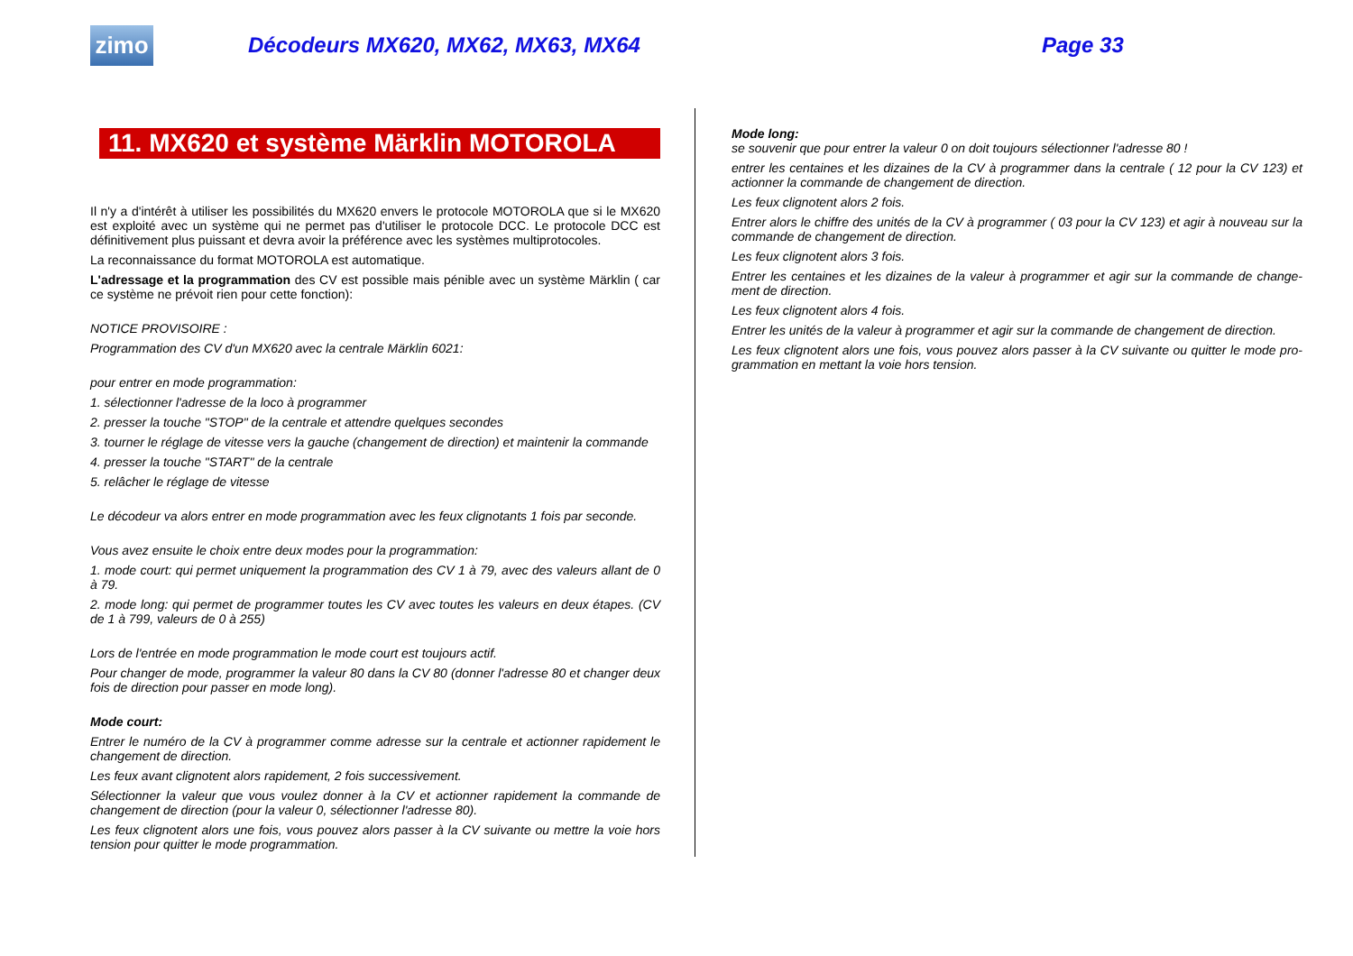zimo
Décodeurs MX620, MX62, MX63, MX64 Page 33
11. MX620 et système Märklin MOTOROLA
Il n'y a d'intérêt à utiliser les possibilités du MX620 envers le protocole MOTOROLA que si le MX620 est exploité avec un système qui ne permet pas d'utiliser le protocole DCC. Le protocole DCC est définitivement plus puissant et devra avoir la préférence avec les systèmes multiprotocoles.
La reconnaissance du format MOTOROLA est automatique.
L'adressage et la programmation des CV est possible mais pénible avec un système Märklin ( car ce système ne prévoit rien pour cette fonction):
NOTICE PROVISOIRE :
Programmation des CV d'un MX620 avec la centrale Märklin 6021:
pour entrer en mode programmation:
1. sélectionner l'adresse de la loco à programmer
2. presser la touche "STOP" de la centrale et attendre quelques secondes
3. tourner le réglage de vitesse vers la gauche (changement de direction) et maintenir la commande
4. presser la touche "START" de la centrale
5. relâcher le réglage de vitesse
Le décodeur va alors entrer en mode programmation avec les feux clignotants 1 fois par seconde.
Vous avez ensuite le choix entre deux modes pour la programmation:
1. mode court: qui permet uniquement la programmation des CV 1 à 79, avec des valeurs allant de 0 à 79.
2. mode long: qui permet de programmer toutes les CV avec toutes les valeurs en deux étapes. (CV de 1 à 799, valeurs de 0 à 255)
Lors de l'entrée en mode programmation le mode court est toujours actif.
Pour changer de mode, programmer la valeur 80 dans la CV 80 (donner l'adresse 80 et changer deux fois de direction pour passer en mode long).
Mode court:
Entrer le numéro de la CV à programmer comme adresse sur la centrale et actionner rapidement le changement de direction.
Les feux avant clignotent alors rapidement, 2 fois successivement.
Sélectionner la valeur que vous voulez donner à la CV et actionner rapidement la commande de changement de direction (pour la valeur 0, sélectionner l'adresse 80).
Les feux clignotent alors une fois, vous pouvez alors passer à la CV suivante ou mettre la voie hors tension pour quitter le mode programmation.
Mode long:
se souvenir que pour entrer la valeur 0 on doit toujours sélectionner l'adresse 80 !
entrer les centaines et les dizaines de la CV à programmer dans la centrale ( 12 pour la CV 123) et actionner la commande de changement de direction.
Les feux clignotent alors 2 fois.
Entrer alors le chiffre des unités de la CV à programmer ( 03 pour la CV 123) et agir à nouveau sur la commande de changement de direction.
Les feux clignotent alors 3 fois.
Entrer les centaines et les dizaines de la valeur à programmer et agir sur la commande de change-ment de direction.
Les feux clignotent alors 4 fois.
Entrer les unités de la valeur à programmer et agir sur la commande de changement de direction.
Les feux clignotent alors une fois, vous pouvez alors passer à la CV suivante ou quitter le mode pro-grammation en mettant la voie hors tension.